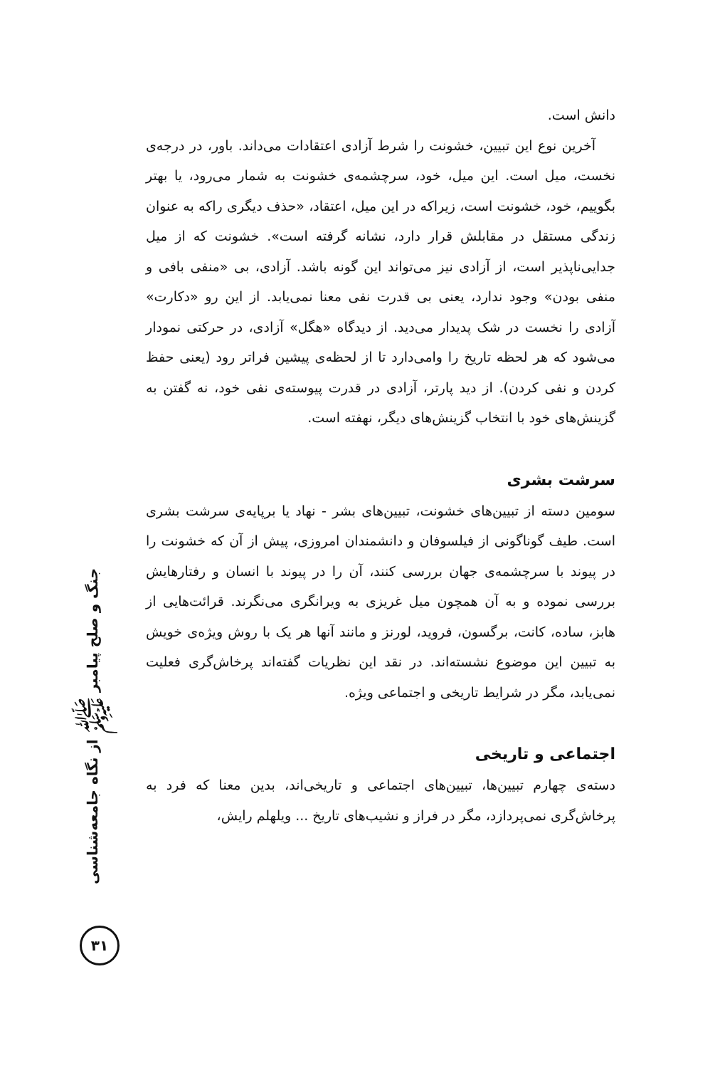دانش است.
آخرین نوع این تبیین، خشونت را شرط آزادی اعتقادات می‌داند. باور، در درجه‌ی نخست، میل است. این میل، خود، سرچشمه‌ی خشونت به شمار می‌رود، یا بهتر بگوییم، خود، خشونت است، زیراکه در این میل، اعتقاد، «حذف دیگری راکه به عنوان زندگی مستقل در مقابلش قرار دارد، نشانه گرفته است». خشونت که از میل جدایی‌ناپذیر است، از آزادی نیز می‌تواند این گونه باشد. آزادی، بی «منفی بافی و منفی بودن» وجود ندارد، یعنی بی قدرت نفی معنا نمی‌یابد. از این رو «دکارت» آزادی را نخست در شک پدیدار می‌دید. از دیدگاه «هگل» آزادی، در حرکتی نمودار می‌شود که هر لحظه تاریخ را وامی‌دارد تا از لحظه‌ی پیشین فراتر رود (یعنی حفظ کردن و نفی کردن). از دید پارتر، آزادی در قدرت پیوسته‌ی نفی خود، نه گفتن به گزینش‌های خود با انتخاب گزینش‌های دیگر، نهفته است.
سرشت بشری
سومین دسته از تبیین‌های خشونت، تبیین‌های بشر - نهاد یا برپایه‌ی سرشت بشری است. طیف گوناگونی از فیلسوفان و دانشمندان امروزی، پیش از آن که خشونت را در پیوند با سرچشمه‌ی جهان بررسی کنند، آن را در پیوند با انسان و رفتارهایش بررسی نموده و به آن همچون میل غریزی به ویرانگری می‌نگرند. قرائت‌هایی از هابز، ساده، کانت، برگسون، فروید، لورنز و مانند آنها هر یک با روش ویژه‌ی خویش به تبیین این موضوع نشسته‌اند. در نقد این نظریات گفته‌اند پرخاش‌گری فعلیت نمی‌یابد، مگر در شرایط تاریخی و اجتماعی ویژه.
اجتماعی و تاریخی
دسته‌ی چهارم تبیین‌ها، تبیین‌های اجتماعی و تاریخی‌اند، بدین معنا که فرد به پرخاش‌گری نمی‌پردازد، مگر در فراز و نشیب‌های تاریخ ... ویلهلم رایش،
جنگ و صلح پیامبر ﷺ از نگاه جامعه‌شناسی
۳۱